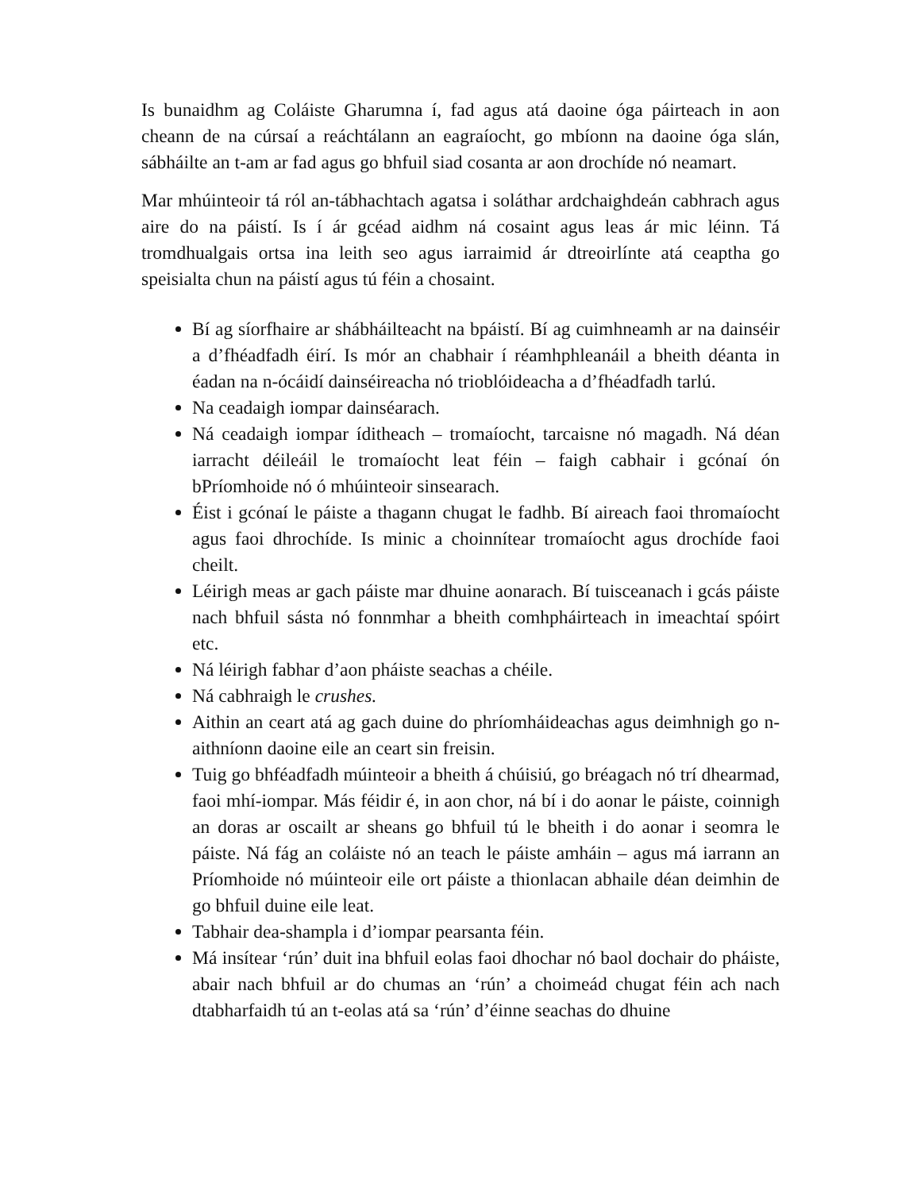Is bunaidhm ag Coláiste Gharumna í, fad agus atá daoine óga páirteach in aon cheann de na cúrsaí a reáchtálann an eagraíocht, go mbíonn na daoine óga slán, sábháilte an t-am ar fad agus go bhfuil siad cosanta ar aon drochíde nó neamart.
Mar mhúinteoir tá ról an-tábhachtach agatsa i soláthar ardchaighdeán cabhrach agus aire do na páistí. Is í ár gcéad aidhm ná cosaint agus leas ár mic léinn. Tá tromdhualgais ortsa ina leith seo agus iarraimid ár dtreoirlínte atá ceaptha go speisialta chun na páistí agus tú féin a chosaint.
Bí ag síorfhaire ar shábháilteacht na bpáistí. Bí ag cuimhneamh ar na dainséir a d’fhéadfadh éirí. Is mór an chabhair í réamhphleanáil a bheith déanta in éadan na n-ócáidí dainséireacha nó trioblóideacha a d’fhéadfadh tarlú.
Na ceadaigh iompar dainséarach.
Ná ceadaigh iompar íditheach – tromaíocht, tarcaisne nó magadh. Ná déan iarracht déileáil le tromaíocht leat féin – faigh cabhair i gcónaí ón bPríomhoide nó ó mhúinteoir sinsearach.
Éist i gcónaí le páiste a thagann chugat le fadhb. Bí aireach faoi thromaíocht agus faoi dhrochíde. Is minic a choinnítear tromaíocht agus drochíde faoi cheilt.
Léirigh meas ar gach páiste mar dhuine aonarach. Bí tuisceanach i gcás páiste nach bhfuil sásta nó fonnmhar a bheith comhpháirteach in imeachtaí spóirt etc.
Ná léirigh fabhar d’aon pháiste seachas a chéile.
Ná cabhraigh le crushes.
Aithin an ceart atá ag gach duine do phríomháideachas agus deimhnigh go n-aithníonn daoine eile an ceart sin freisin.
Tuig go bhféadfadh múinteoir a bheith á chúisiú, go bréagach nó trí dhearmad, faoi mhí-iompar. Más féidir é, in aon chor, ná bí i do aonar le páiste, coinnigh an doras ar oscailt ar sheans go bhfuil tú le bheith i do aonar i seomra le páiste. Ná fág an coláiste nó an teach le páiste amháin – agus má iarrann an Príomhoide nó múinteoir eile ort páiste a thionlacan abhaile déan deimhin de go bhfuil duine eile leat.
Tabhair dea-shampla i d’iompar pearsanta féin.
Má insítear ‘rún’ duit ina bhfuil eolas faoi dhochar nó baol dochair do pháiste, abair nach bhfuil ar do chumas an ‘rún’ a choimeád chugat féin ach nach dtabharfaidh tú an t-eolas atá sa ‘rún’ d’éinne seachas do dhuine